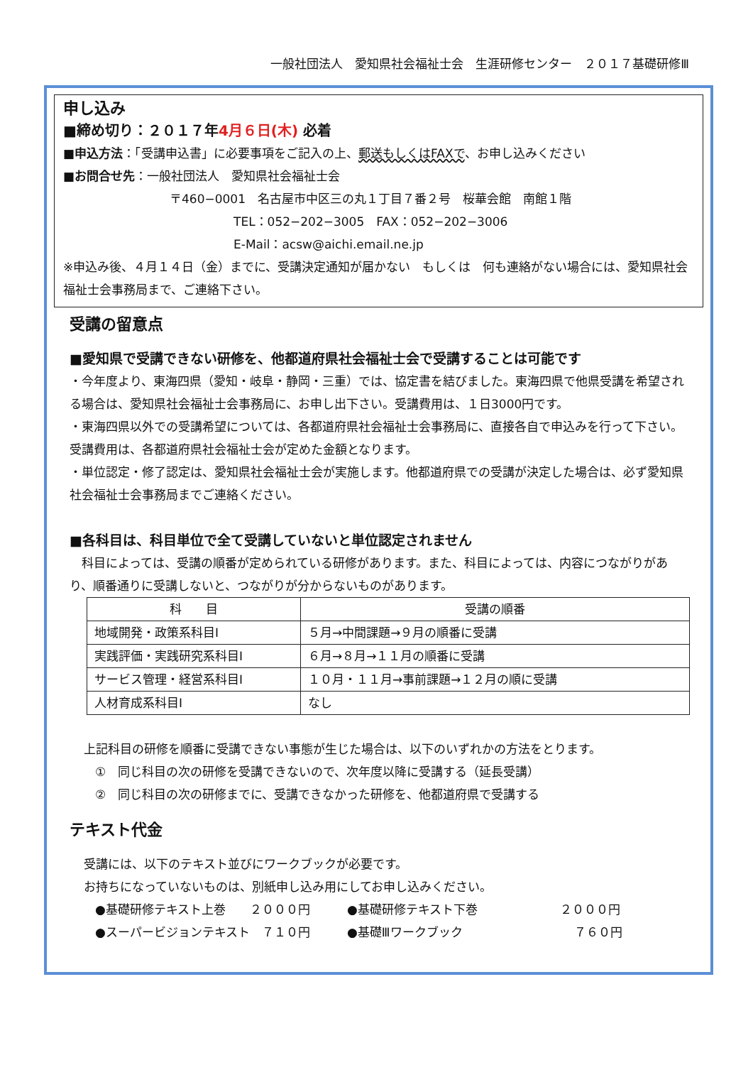一般社団法人　愛知県社会福祉士会　生涯研修センター　２０１７基礎研修Ⅲ
申し込み
■締め切り：２０１７年4月６日(木) 必着
■申込方法：「受講申込書」に必要事項をご記入の上、郵送もしくはFAXで、お申し込みください
■お問合せ先：一般社団法人　愛知県社会福祉士会
〒460−0001　名古屋市中区三の丸１丁目７番２号　桜華会館　南館１階
TEL：052−202−3005　FAX：052−202−3006
E-Mail：acsw@aichi.email.ne.jp
※申込み後、４月１４日（金）までに、受講決定通知が届かない　もしくは　何も連絡がない場合には、愛知県社会福祉士会事務局まで、ご連絡下さい。
受講の留意点
■愛知県で受講できない研修を、他都道府県社会福祉士会で受講することは可能です
・今年度より、東海四県（愛知・岐阜・静岡・三重）では、協定書を結びました。東海四県で他県受講を希望される場合は、愛知県社会福祉士会事務局に、お申し出下さい。受講費用は、１日3000円です。
・東海四県以外での受講希望については、各都道府県社会福祉士会事務局に、直接各自で申込みを行って下さい。受講費用は、各都道府県社会福祉士会が定めた金額となります。
・単位認定・修了認定は、愛知県社会福祉士会が実施します。他都道府県での受講が決定した場合は、必ず愛知県社会福祉士会事務局までご連絡ください。
■各科目は、科目単位で全て受講していないと単位認定されません
　科目によっては、受講の順番が定められている研修があります。また、科目によっては、内容につながりがあり、順番通りに受講しないと、つながりが分からないものがあります。
| 科 目 | 受講の順番 |
| --- | --- |
| 地域開発・政策系科目Ⅰ | ５月→中間課題→９月の順番に受講 |
| 実践評価・実践研究系科目Ⅰ | ６月→８月→１１月の順番に受講 |
| サービス管理・経営系科目Ⅰ | １０月・１１月→事前課題→１２月の順に受講 |
| 人材育成系科目Ⅰ | なし |
上記科目の研修を順番に受講できない事態が生じた場合は、以下のいずれかの方法をとります。
①　同じ科目の次の研修を受講できないので、次年度以降に受講する（延長受講）
②　同じ科目の次の研修までに、受講できなかった研修を、他都道府県で受講する
テキスト代金
受講には、以下のテキスト並びにワークブックが必要です。
お持ちになっていないものは、別紙申し込み用にしてお申し込みください。
●基礎研修テキスト上巻　　２０００円 ●基礎研修テキスト下巻 ２０００円
●スーパービジョンテキスト　７１０円 ●基礎Ⅲワークブック ７６０円